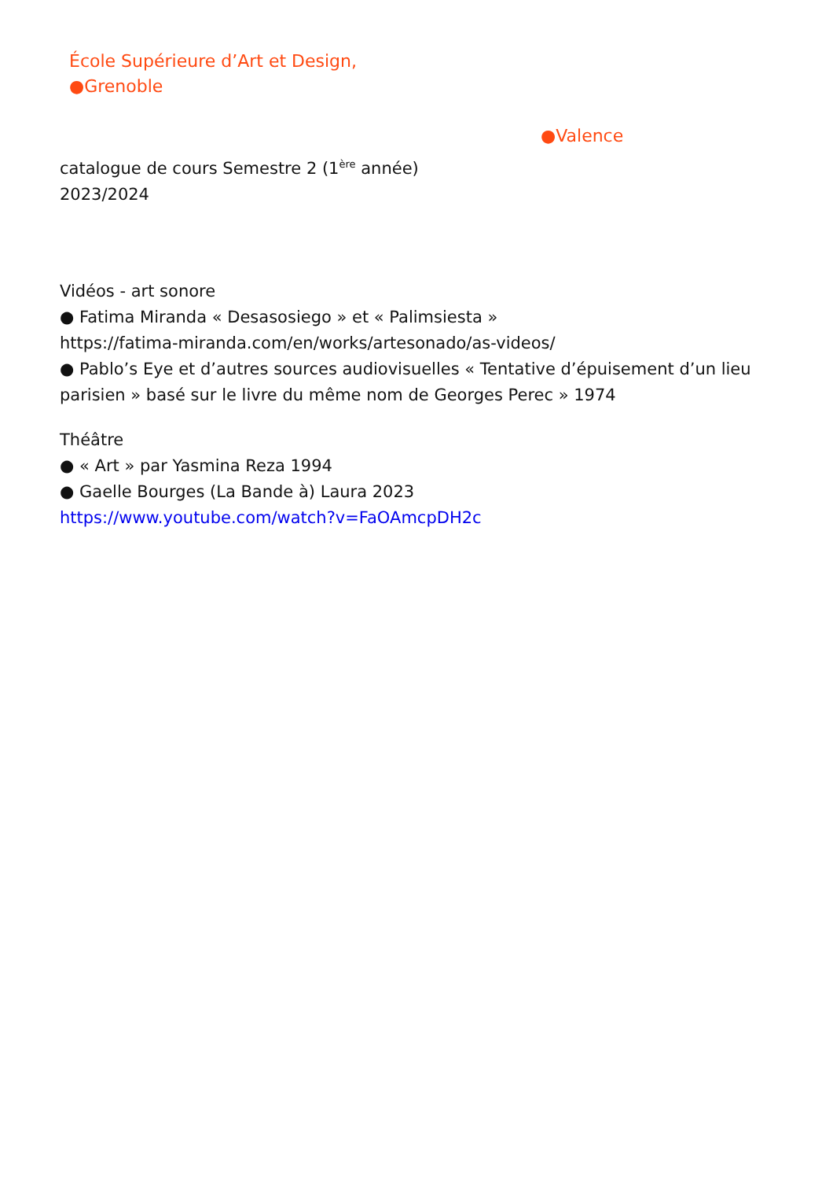École Supérieure d’Art et Design,
●Grenoble
●Valence
catalogue de cours Semestre 2 (1<sup>ère</sup> année)
2023/2024
Vidéos - art sonore
● Fatima Miranda « Desasosiego » et « Palimsiesta »
https://fatima-miranda.com/en/works/artesonado/as-videos/
● Pablo’s Eye et d’autres sources audiovisuelles « Tentative d’épuisement d’un lieu parisien » basé sur le livre du même nom de Georges Perec » 1974
Théâtre
● « Art » par Yasmina Reza 1994
● Gaelle Bourges (La Bande à) Laura 2023
https://www.youtube.com/watch?v=FaOAmcpDH2c